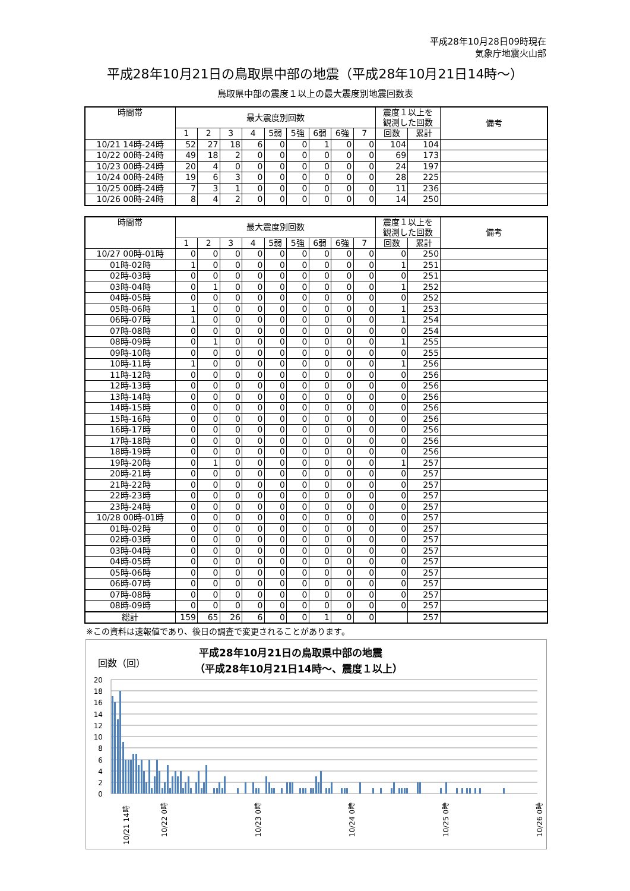平成28年10月28日09時現在
気象庁地震火山部
平成28年10月21日の鳥取県中部の地震（平成28年10月21日14時～）
鳥取県中部の震度１以上の最大震度別地震回数表
| 時間帯 | 最大震度別回数 | | | | | | | | | 震度１以上を 観測した回数 | | 備考 |
| --- | --- | --- | --- | --- | --- | --- | --- | --- | --- | --- | --- | --- |
| | 1 | 2 | 3 | 4 | 5弱 | 5強 | 6弱 | 6強 | 7 | 回数 | 累計 | |
| 10/21 14時-24時 | 52 | 27 | 18 | 6 | 0 | 0 | 1 | 0 | 0 | 104 | 104 | |
| 10/22 00時-24時 | 49 | 18 | 2 | 0 | 0 | 0 | 0 | 0 | 0 | 69 | 173 | |
| 10/23 00時-24時 | 20 | 4 | 0 | 0 | 0 | 0 | 0 | 0 | 0 | 24 | 197 | |
| 10/24 00時-24時 | 19 | 6 | 3 | 0 | 0 | 0 | 0 | 0 | 0 | 28 | 225 | |
| 10/25 00時-24時 | 7 | 3 | 1 | 0 | 0 | 0 | 0 | 0 | 0 | 11 | 236 | |
| 10/26 00時-24時 | 8 | 4 | 2 | 0 | 0 | 0 | 0 | 0 | 0 | 14 | 250 | |
| 時間帯 | 最大震度別回数 | | | | | | | | | 震度１以上を 観測した回数 | | 備考 |
| --- | --- | --- | --- | --- | --- | --- | --- | --- | --- | --- | --- | --- |
| | 1 | 2 | 3 | 4 | 5弱 | 5強 | 6弱 | 6強 | 7 | 回数 | 累計 | |
| 10/27 00時-01時 | 0 | 0 | 0 | 0 | 0 | 0 | 0 | 0 | 0 | 0 | 250 | |
| 01時-02時 | 1 | 0 | 0 | 0 | 0 | 0 | 0 | 0 | 0 | 1 | 251 | |
| 02時-03時 | 0 | 0 | 0 | 0 | 0 | 0 | 0 | 0 | 0 | 0 | 251 | |
| 03時-04時 | 0 | 1 | 0 | 0 | 0 | 0 | 0 | 0 | 0 | 1 | 252 | |
| 04時-05時 | 0 | 0 | 0 | 0 | 0 | 0 | 0 | 0 | 0 | 0 | 252 | |
| 05時-06時 | 1 | 0 | 0 | 0 | 0 | 0 | 0 | 0 | 0 | 1 | 253 | |
| 06時-07時 | 1 | 0 | 0 | 0 | 0 | 0 | 0 | 0 | 0 | 1 | 254 | |
| 07時-08時 | 0 | 0 | 0 | 0 | 0 | 0 | 0 | 0 | 0 | 0 | 254 | |
| 08時-09時 | 0 | 1 | 0 | 0 | 0 | 0 | 0 | 0 | 0 | 1 | 255 | |
| 09時-10時 | 0 | 0 | 0 | 0 | 0 | 0 | 0 | 0 | 0 | 0 | 255 | |
| 10時-11時 | 1 | 0 | 0 | 0 | 0 | 0 | 0 | 0 | 0 | 1 | 256 | |
| 11時-12時 | 0 | 0 | 0 | 0 | 0 | 0 | 0 | 0 | 0 | 0 | 256 | |
| 12時-13時 | 0 | 0 | 0 | 0 | 0 | 0 | 0 | 0 | 0 | 0 | 256 | |
| 13時-14時 | 0 | 0 | 0 | 0 | 0 | 0 | 0 | 0 | 0 | 0 | 256 | |
| 14時-15時 | 0 | 0 | 0 | 0 | 0 | 0 | 0 | 0 | 0 | 0 | 256 | |
| 15時-16時 | 0 | 0 | 0 | 0 | 0 | 0 | 0 | 0 | 0 | 0 | 256 | |
| 16時-17時 | 0 | 0 | 0 | 0 | 0 | 0 | 0 | 0 | 0 | 0 | 256 | |
| 17時-18時 | 0 | 0 | 0 | 0 | 0 | 0 | 0 | 0 | 0 | 0 | 256 | |
| 18時-19時 | 0 | 0 | 0 | 0 | 0 | 0 | 0 | 0 | 0 | 0 | 256 | |
| 19時-20時 | 0 | 1 | 0 | 0 | 0 | 0 | 0 | 0 | 0 | 1 | 257 | |
| 20時-21時 | 0 | 0 | 0 | 0 | 0 | 0 | 0 | 0 | 0 | 0 | 257 | |
| 21時-22時 | 0 | 0 | 0 | 0 | 0 | 0 | 0 | 0 | 0 | 0 | 257 | |
| 22時-23時 | 0 | 0 | 0 | 0 | 0 | 0 | 0 | 0 | 0 | 0 | 257 | |
| 23時-24時 | 0 | 0 | 0 | 0 | 0 | 0 | 0 | 0 | 0 | 0 | 257 | |
| 10/28 00時-01時 | 0 | 0 | 0 | 0 | 0 | 0 | 0 | 0 | 0 | 0 | 257 | |
| 01時-02時 | 0 | 0 | 0 | 0 | 0 | 0 | 0 | 0 | 0 | 0 | 257 | |
| 02時-03時 | 0 | 0 | 0 | 0 | 0 | 0 | 0 | 0 | 0 | 0 | 257 | |
| 03時-04時 | 0 | 0 | 0 | 0 | 0 | 0 | 0 | 0 | 0 | 0 | 257 | |
| 04時-05時 | 0 | 0 | 0 | 0 | 0 | 0 | 0 | 0 | 0 | 0 | 257 | |
| 05時-06時 | 0 | 0 | 0 | 0 | 0 | 0 | 0 | 0 | 0 | 0 | 257 | |
| 06時-07時 | 0 | 0 | 0 | 0 | 0 | 0 | 0 | 0 | 0 | 0 | 257 | |
| 07時-08時 | 0 | 0 | 0 | 0 | 0 | 0 | 0 | 0 | 0 | 0 | 257 | |
| 08時-09時 | 0 | 0 | 0 | 0 | 0 | 0 | 0 | 0 | 0 | 0 | 257 | |
| 総計 | 159 | 65 | 26 | 6 | 0 | 0 | 1 | 0 | 0 | | 257 | |
※この資料は速報値であり、後日の調査で変更されることがあります。
平成28年10月21日の鳥取県中部の地震
（平成28年10月21日14時～、震度１以上）
回数（回）
20
18
16
14
12
10
8
6
4
2
0
10/21 14時
10/22 0時
10/23 0時
10/24 0時
10/25 0時
10/26 0時